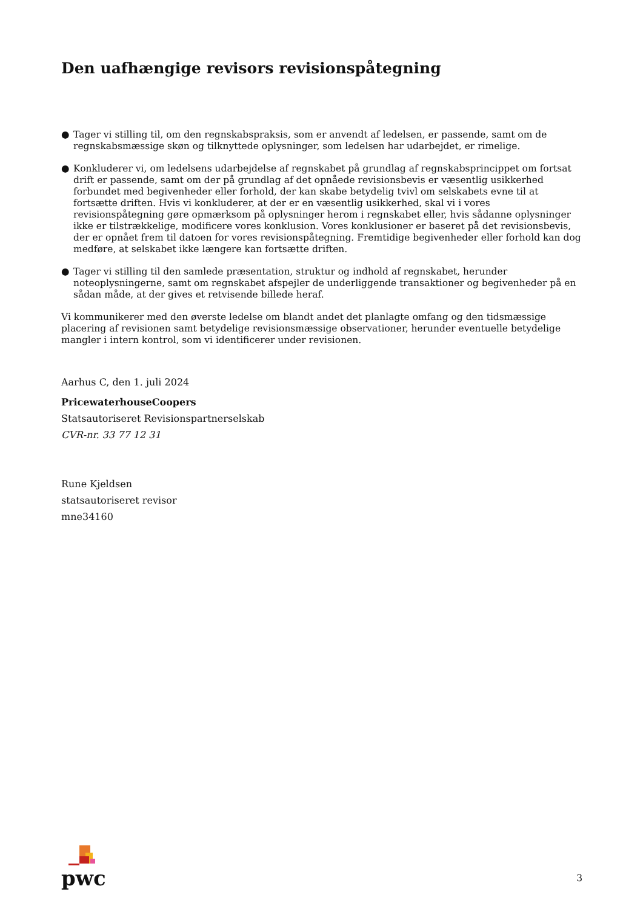Den uafhængige revisors revisionspåtegning
● Tager vi stilling til, om den regnskabspraksis, som er anvendt af ledelsen, er passende, samt om de regnskabsmæssige skøn og tilknyttede oplysninger, som ledelsen har udarbejdet, er rimelige.
● Konkluderer vi, om ledelsens udarbejdelse af regnskabet på grundlag af regnskabsprincippet om fortsat drift er passende, samt om der på grundlag af det opnåede revisionsbevis er væsentlig usikkerhed forbundet med begivenheder eller forhold, der kan skabe betydelig tvivl om selskabets evne til at fortsætte driften. Hvis vi konkluderer, at der er en væsentlig usikkerhed, skal vi i vores revisionspåtegning gøre opmærksom på oplysninger herom i regnskabet eller, hvis sådanne oplysninger ikke er tilstrækkelige, modificere vores konklusion. Vores konklusioner er baseret på det revisionsbevis, der er opnået frem til datoen for vores revisionspåtegning. Fremtidige begivenheder eller forhold kan dog medføre, at selskabet ikke længere kan fortsætte driften.
● Tager vi stilling til den samlede præsentation, struktur og indhold af regnskabet, herunder noteoplysningerne, samt om regnskabet afspejler de underliggende transaktioner og begivenheder på en sådan måde, at der gives et retvisende billede heraf.
Vi kommunikerer med den øverste ledelse om blandt andet det planlagte omfang og den tidsmæssige placering af revisionen samt betydelige revisionsmæssige observationer, herunder eventuelle betydelige mangler i intern kontrol, som vi identificerer under revisionen.
Aarhus C, den 1. juli 2024
PricewaterhouseCoopers
Statsautoriseret Revisionspartnerselskab
CVR-nr. 33 77 12 31
Rune Kjeldsen
statsautoriseret revisor
mne34160
pwc
3